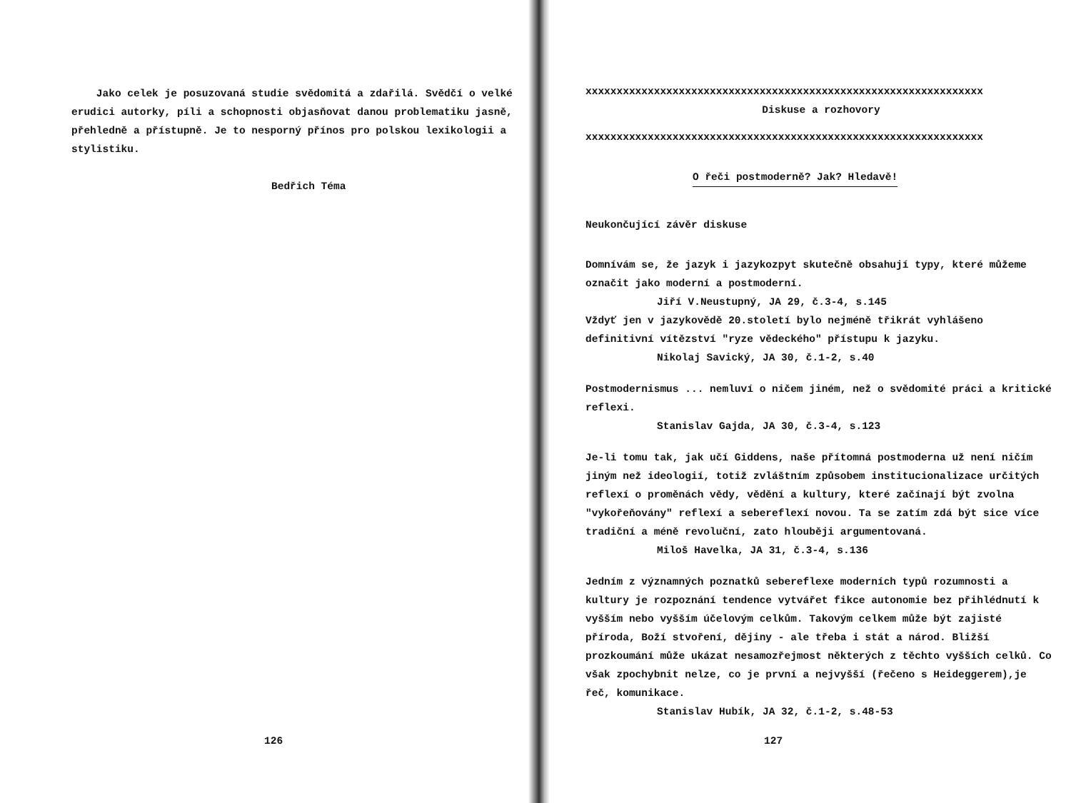Jako celek je posuzovaná studie svědomitá a zdařilá. Svědčí o velké erudici autorky, píli a schopnosti objasňovat danou problematiku jasně, přehledně a přístupně. Je to nesporný přínos pro polskou lexikologii a stylistiku.
Bedřich Téma
126
xxxxxxxxxxxxxxxxxxxxxxxxxxxxxxxxxxxxxxxxxxxxxxxxxxxxxxxxxxxxxxxx
Diskuse a rozhovory
xxxxxxxxxxxxxxxxxxxxxxxxxxxxxxxxxxxxxxxxxxxxxxxxxxxxxxxxxxxxxxxx
O řeči postmoderně? Jak? Hledavě!
Neukončující závěr diskuse
Domnívám se, že jazyk i jazykozpyt skutečně obsahují typy, které můžeme označit jako moderní a postmoderní.
Jiří V.Neustupný, JA 29, č.3-4, s.145
Vždyť jen v jazykovědě 20.století bylo nejméně třikrát vyhlášeno definitivní vítězství "ryze vědeckého" přístupu k jazyku.
Nikolaj Savický, JA 30, č.1-2, s.40
Postmodernismus ... nemluví o ničem jiném, než o svědomité práci a kritické reflexi.
Stanislav Gajda, JA 30, č.3-4, s.123
Je-li tomu tak, jak učí Giddens, naše přítomná postmoderna už není ničím jiným než ideologií, totiž zvláštním způsobem institucionalizace určitých reflexí o proměnách vědy, vědění a kultury, které začínají být zvolna "vykořeňovány" reflexí a sebereflexí novou. Ta se zatím zdá být sice více tradiční a méně revoluční, zato hlouběji argumentovaná.
Miloš Havelka, JA 31, č.3-4, s.136
Jedním z významných poznatků sebereflexe moderních typů rozumnosti a kultury je rozpoznání tendence vytvářet fikce autonomie bez přihlédnutí k vyšším nebo vyšším účelovým celkům. Takovým celkem může být zajisté příroda, Boží stvoření, dějiny - ale třeba i stát a národ. Bližší prozkoumání může ukázat nesamozřejmost některých z těchto vyšších celků. Co však zpochybnit nelze, co je první a nejvyšší (řečeno s Heideggerem),je řeč, komunikace.
Stanislav Hubík, JA 32, č.1-2, s.48-53
127